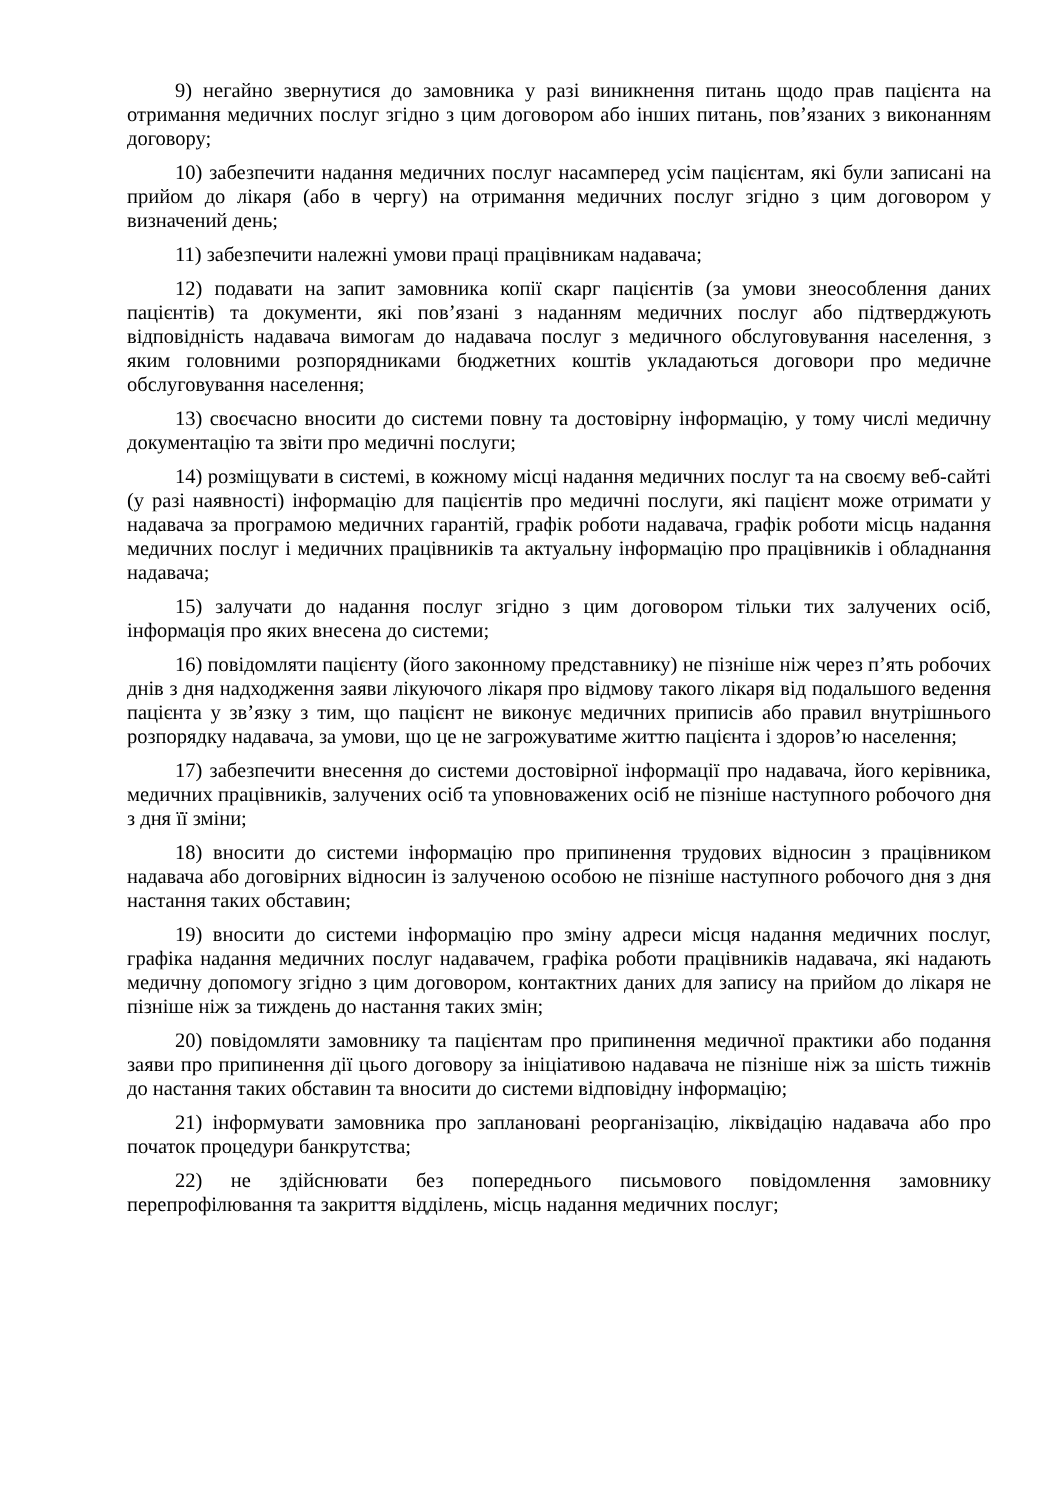9) негайно звернутися до замовника у разі виникнення питань щодо прав пацієнта на отримання медичних послуг згідно з цим договором або інших питань, пов’язаних з виконанням договору;
10) забезпечити надання медичних послуг насамперед усім пацієнтам, які були записані на прийом до лікаря (або в чергу) на отримання медичних послуг згідно з цим договором у визначений день;
11) забезпечити належні умови праці працівникам надавача;
12) подавати на запит замовника копії скарг пацієнтів (за умови знеособлення даних пацієнтів) та документи, які пов’язані з наданням медичних послуг або підтверджують відповідність надавача вимогам до надавача послуг з медичного обслуговування населення, з яким головними розпорядниками бюджетних коштів укладаються договори про медичне обслуговування населення;
13) своєчасно вносити до системи повну та достовірну інформацію, у тому числі медичну документацію та звіти про медичні послуги;
14) розміщувати в системі, в кожному місці надання медичних послуг та на своєму веб-сайті (у разі наявності) інформацію для пацієнтів про медичні послуги, які пацієнт може отримати у надавача за програмою медичних гарантій, графік роботи надавача, графік роботи місць надання медичних послуг і медичних працівників та актуальну інформацію про працівників і обладнання надавача;
15) залучати до надання послуг згідно з цим договором тільки тих залучених осіб, інформація про яких внесена до системи;
16) повідомляти пацієнту (його законному представнику) не пізніше ніж через п’ять робочих днів з дня надходження заяви лікуючого лікаря про відмову такого лікаря від подальшого ведення пацієнта у зв’язку з тим, що пацієнт не виконує медичних приписів або правил внутрішнього розпорядку надавача, за умови, що це не загрожуватиме життю пацієнта і здоров’ю населення;
17) забезпечити внесення до системи достовірної інформації про надавача, його керівника, медичних працівників, залучених осіб та уповноважених осіб не пізніше наступного робочого дня з дня її зміни;
18) вносити до системи інформацію про припинення трудових відносин з працівником надавача або договірних відносин із залученою особою не пізніше наступного робочого дня з дня настання таких обставин;
19) вносити до системи інформацію про зміну адреси місця надання медичних послуг, графіка надання медичних послуг надавачем, графіка роботи працівників надавача, які надають медичну допомогу згідно з цим договором, контактних даних для запису на прийом до лікаря не пізніше ніж за тиждень до настання таких змін;
20) повідомляти замовнику та пацієнтам про припинення медичної практики або подання заяви про припинення дії цього договору за ініціативою надавача не пізніше ніж за шість тижнів до настання таких обставин та вносити до системи відповідну інформацію;
21) інформувати замовника про заплановані реорганізацію, ліквідацію надавача або про початок процедури банкрутства;
22) не здійснювати без попереднього письмового повідомлення замовнику перепрофілювання та закриття відділень, місць надання медичних послуг;